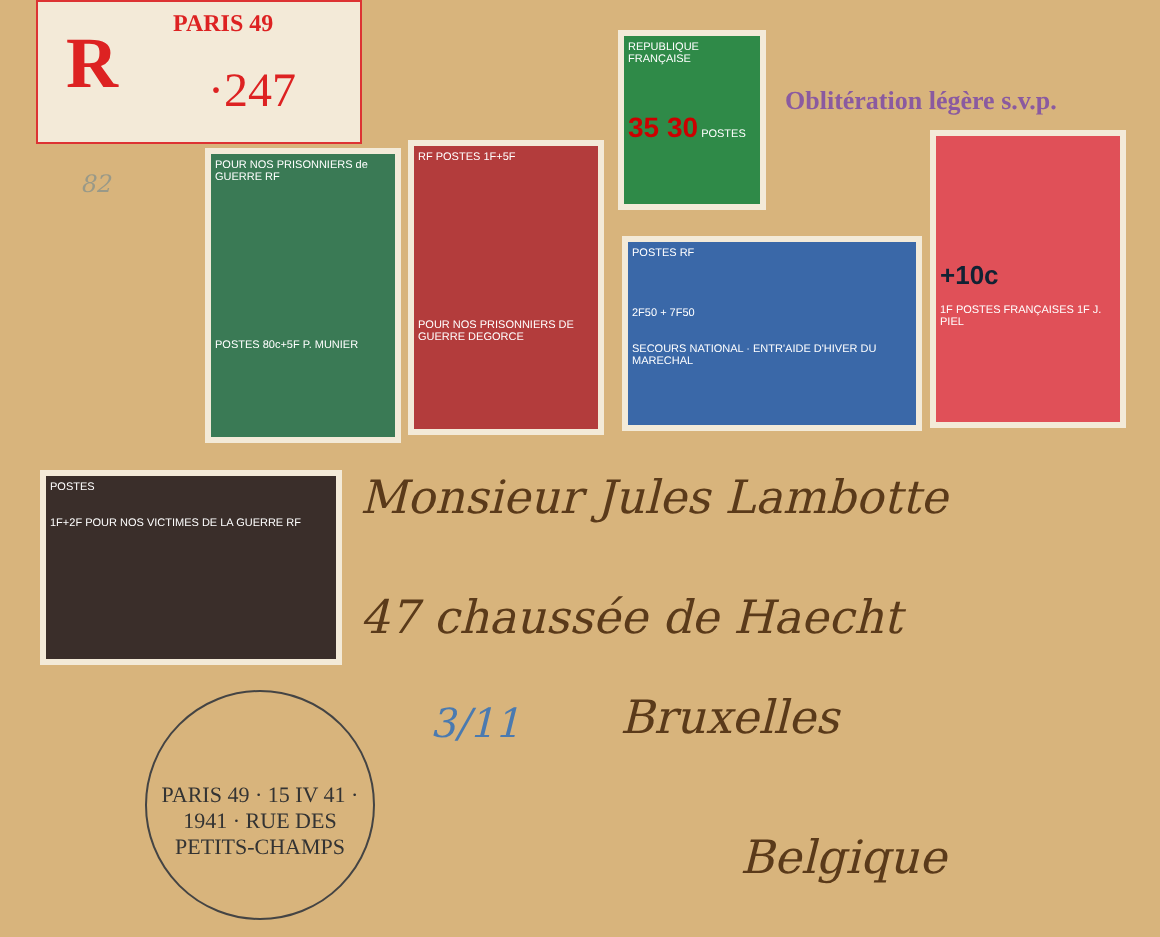R PARIS 49
·247
REPUBLIQUE FRANÇAISE
35 30 POSTES
Oblitération légère s.v.p.
POUR NOS PRISONNIERS de GUERRE RF
POSTES 80c+5F P. MUNIER
RF POSTES 1F+5F
POUR NOS PRISONNIERS DE GUERRE DEGORCE
POSTES RF
2F50 + 7F50
SECOURS NATIONAL · ENTR'AIDE D'HIVER DU MARECHAL
+10c
1F POSTES FRANÇAISES 1F J. PIEL
POSTES
1F+2F POUR NOS VICTIMES DE LA GUERRE RF
PARIS 49 · 15 IV 41 · 1941 · RUE DES PETITS-CHAMPS
Monsieur Jules Lambotte
47 chaussée de Haecht
Bruxelles
3/11
Belgique
82